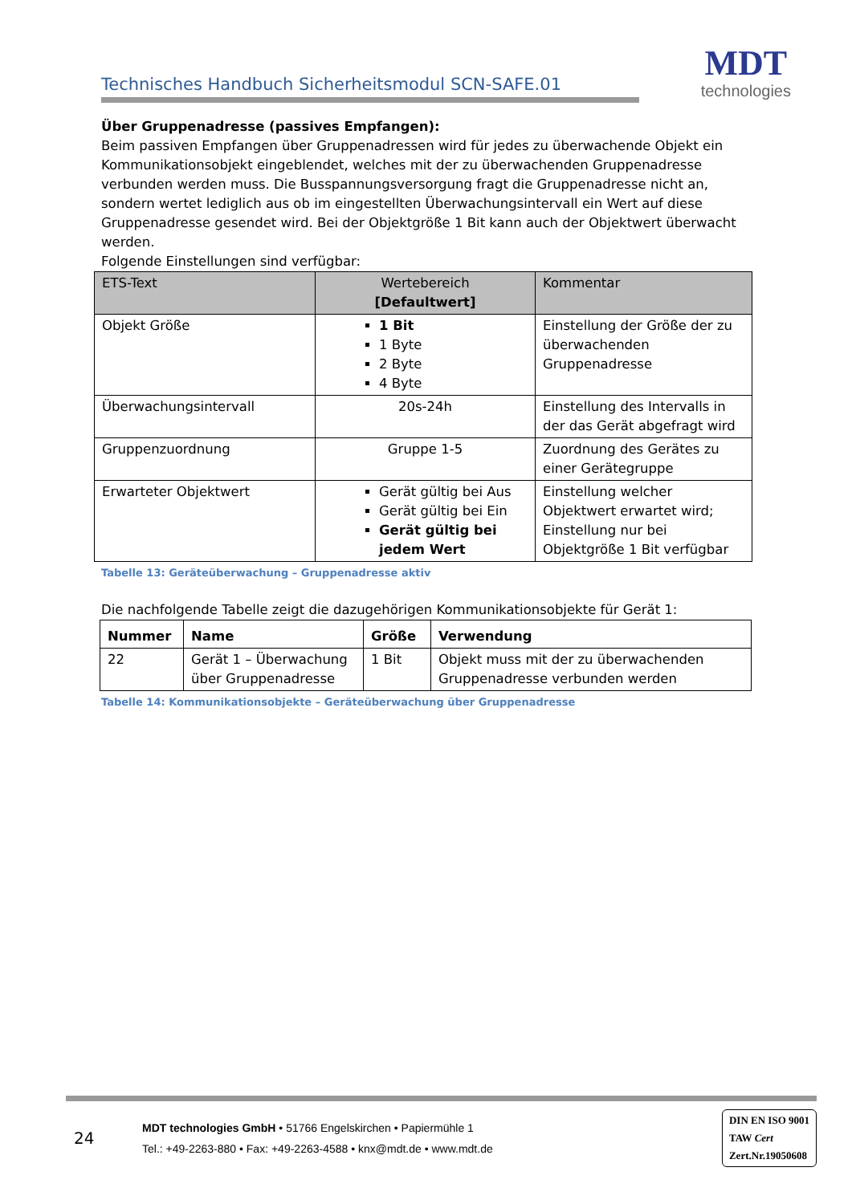Technisches Handbuch Sicherheitsmodul SCN-SAFE.01 MDT
technologies
Über Gruppenadresse (passives Empfangen):
Beim passiven Empfangen über Gruppenadressen wird für jedes zu überwachende Objekt ein Kommunikationsobjekt eingeblendet, welches mit der zu überwachenden Gruppenadresse verbunden werden muss. Die Busspannungsversorgung fragt die Gruppenadresse nicht an, sondern wertet lediglich aus ob im eingestellten Überwachungsintervall ein Wert auf diese Gruppenadresse gesendet wird. Bei der Objektgröße 1 Bit kann auch der Objektwert überwacht werden.
Folgende Einstellungen sind verfügbar:
| ETS-Text | Wertebereich [Defaultwert] | Kommentar |
| --- | --- | --- |
| Objekt Größe | 1 Bit 1 Byte 2 Byte 4 Byte | Einstellung der Größe der zu überwachenden Gruppenadresse |
| Überwachungsintervall | 20s-24h | Einstellung des Intervalls in der das Gerät abgefragt wird |
| Gruppenzuordnung | Gruppe 1-5 | Zuordnung des Gerätes zu einer Gerätegruppe |
| Erwarteter Objektwert | Gerät gültig bei Aus Gerät gültig bei Ein Gerät gültig bei jedem Wert | Einstellung welcher Objektwert erwartet wird; Einstellung nur bei Objektgröße 1 Bit verfügbar |
Tabelle 13: Geräteüberwachung – Gruppenadresse aktiv
Die nachfolgende Tabelle zeigt die dazugehörigen Kommunikationsobjekte für Gerät 1:
| Nummer | Name | Größe | Verwendung |
| --- | --- | --- | --- |
| 22 | Gerät 1 – Überwachung über Gruppenadresse | 1 Bit | Objekt muss mit der zu überwachenden Gruppenadresse verbunden werden |
Tabelle 14: Kommunikationsobjekte – Geräteüberwachung über Gruppenadresse
24
MDT technologies GmbH • 51766 Engelskirchen • Papiermühle 1
Tel.: +49-2263-880 • Fax: +49-2263-4588 • knx@mdt.de • www.mdt.de
DIN EN ISO 9001
TAW Cert
Zert.Nr.19050608